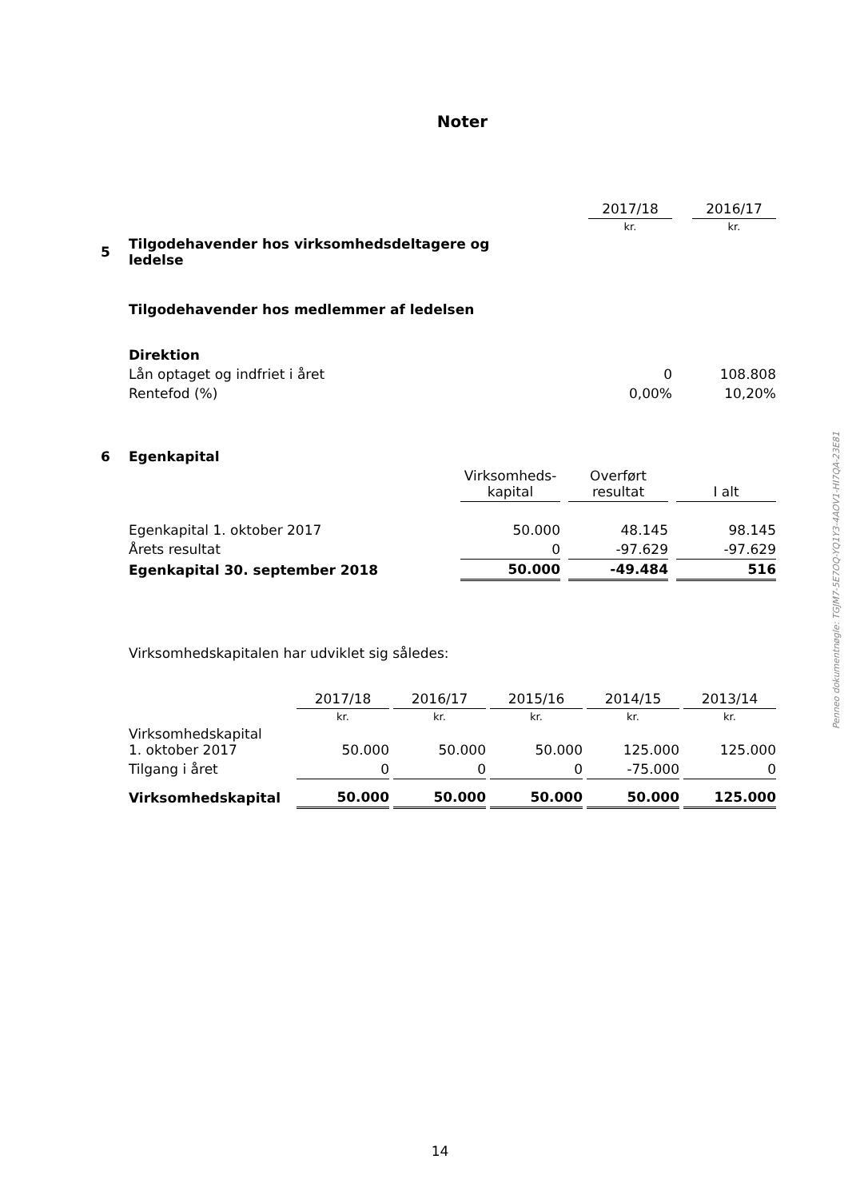Noter
| | | 2017/18 | | 2016/17 |
| | | kr. | | kr. |
| 5 | Tilgodehavender hos virksomhedsdeltagere og ledelse | | | |
| | Tilgodehavender hos medlemmer af ledelsen | | | |
| | Direktion | | | |
| | Lån optaget og indfriet i året | 0 | | 108.808 |
| | Rentefod (%) | 0,00% | | 10,20% |
| 6 | Egenkapital | | | | | |
| | | Virksomheds- kapital | | Overført resultat | | I alt |
| | Egenkapital 1. oktober 2017 | 50.000 | | 48.145 | | 98.145 |
| | Årets resultat | 0 | | -97.629 | | -97.629 |
| | Egenkapital 30. september 2018 | 50.000 | | -49.484 | | 516 |
Virksomhedskapitalen har udviklet sig således:
| | 2017/18 | | 2016/17 | | 2015/16 | | 2014/15 | | 2013/14 |
| | kr. | | kr. | | kr. | | kr. | | kr. |
| Virksomhedskapital 1. oktober 2017 | 50.000 | | 50.000 | | 50.000 | | 125.000 | | 125.000 |
| Tilgang i året | 0 | | 0 | | 0 | | -75.000 | | 0 |
| Virksomhedskapital | 50.000 | | 50.000 | | 50.000 | | 50.000 | | 125.000 |
Penneo dokumentnøgle: TGJM7-5E7OQ-YQ1Y3-4AOV1-HI7QA-23E81
14